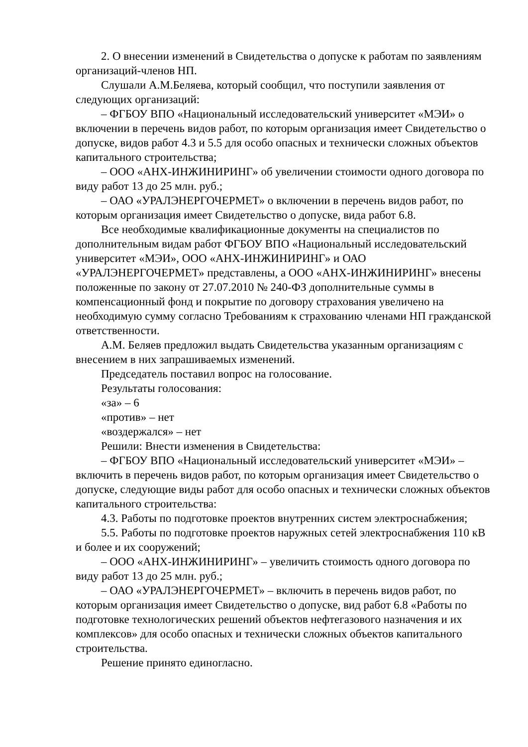2. О внесении изменений в Свидетельства о допуске к работам по заявлениям организаций-членов НП.
Слушали А.М.Беляева, который сообщил, что поступили заявления от следующих организаций:
– ФГБОУ ВПО «Национальный исследовательский университет «МЭИ» о включении в перечень видов работ, по которым организация имеет Свидетельство о допуске, видов работ 4.3 и 5.5 для особо опасных и технически сложных объектов капитального строительства;
– ООО «АНХ-ИНЖИНИРИНГ» об увеличении стоимости одного договора по виду работ 13 до 25 млн. руб.;
– ОАО «УРАЛЭНЕРГОЧЕРМЕТ» о включении в перечень видов работ, по которым организация имеет Свидетельство о допуске, вида работ 6.8.
Все необходимые квалификационные документы на специалистов по дополнительным видам работ ФГБОУ ВПО «Национальный исследовательский университет «МЭИ», ООО «АНХ-ИНЖИНИРИНГ» и ОАО «УРАЛЭНЕРГОЧЕРМЕТ» представлены, а ООО «АНХ-ИНЖИНИРИНГ» внесены положенные по закону от 27.07.2010 № 240-ФЗ дополнительные суммы в компенсационный фонд и покрытие по договору страхования увеличено на необходимую сумму согласно Требованиям к страхованию членами НП гражданской ответственности.
А.М. Беляев предложил выдать Свидетельства указанным организациям с внесением в них запрашиваемых изменений.
Председатель поставил вопрос на голосование.
Результаты голосования:
«за» – 6
«против» – нет
«воздержался» – нет
Решили: Внести изменения в Свидетельства:
– ФГБОУ ВПО «Национальный исследовательский университет «МЭИ» – включить в перечень видов работ, по которым организация имеет Свидетельство о допуске, следующие виды работ для особо опасных и технически сложных объектов капитального строительства:
4.3. Работы по подготовке проектов внутренних систем электроснабжения;
5.5. Работы по подготовке проектов наружных сетей электроснабжения 110 кВ и более и их сооружений;
– ООО «АНХ-ИНЖИНИРИНГ» – увеличить стоимость одного договора по виду работ 13 до 25 млн. руб.;
– ОАО «УРАЛЭНЕРГОЧЕРМЕТ» – включить в перечень видов работ, по которым организация имеет Свидетельство о допуске, вид работ 6.8 «Работы по подготовке технологических решений объектов нефтегазового назначения и их комплексов» для особо опасных и технически сложных объектов капитального строительства.
Решение принято единогласно.